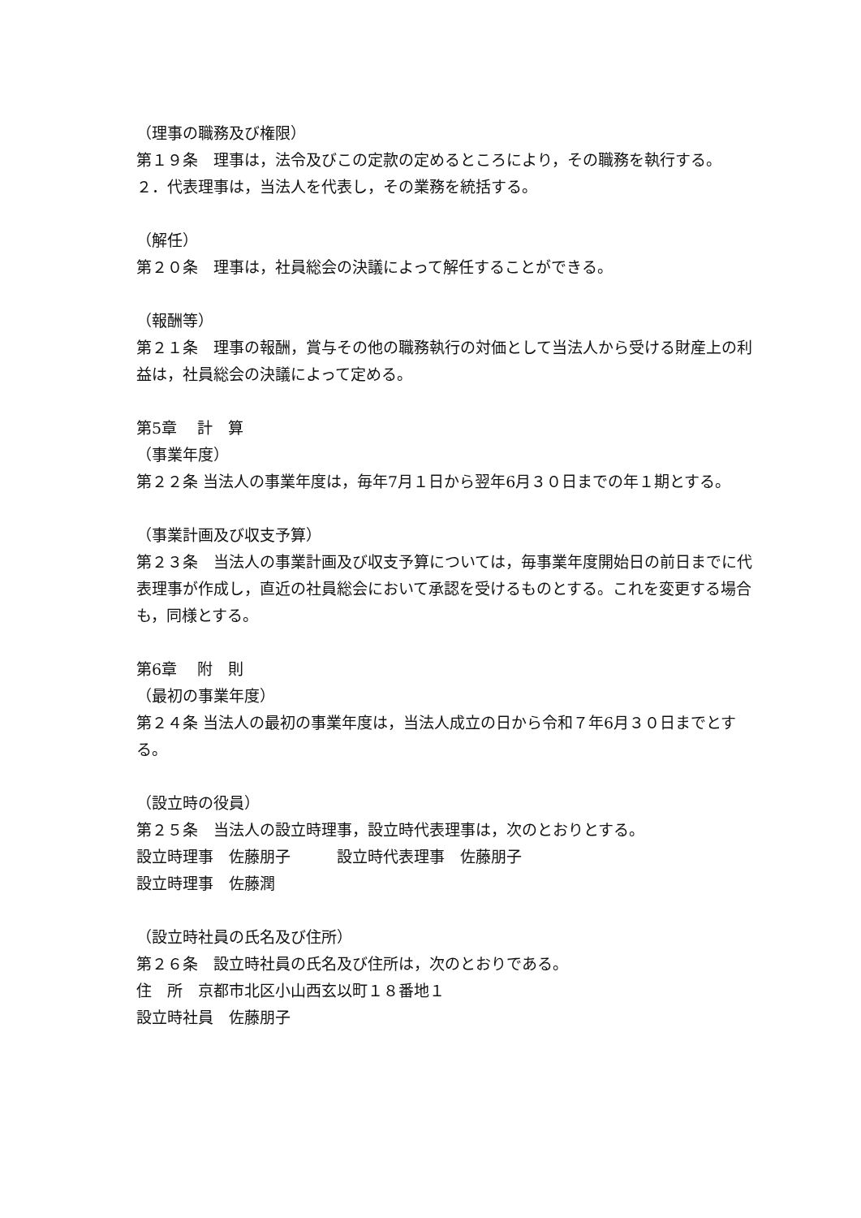（理事の職務及び権限）
第１９条　理事は，法令及びこの定款の定めるところにより，その職務を執行する。
２．代表理事は，当法人を代表し，その業務を統括する。
（解任）
第２０条　理事は，社員総会の決議によって解任することができる。
（報酬等）
第２１条　理事の報酬，賞与その他の職務執行の対価として当法人から受ける財産上の利益は，社員総会の決議によって定める。
第5章　 計　算
（事業年度）
第２２条 当法人の事業年度は，毎年7月１日から翌年6月３０日までの年１期とする。
（事業計画及び収支予算）
第２３条　当法人の事業計画及び収支予算については，毎事業年度開始日の前日までに代表理事が作成し，直近の社員総会において承認を受けるものとする。これを変更する場合も，同様とする。
第6章　 附　則
（最初の事業年度）
第２４条 当法人の最初の事業年度は，当法人成立の日から令和７年6月３０日までとする。
（設立時の役員）
第２５条　当法人の設立時理事，設立時代表理事は，次のとおりとする。
設立時理事　佐藤朋子　　　設立時代表理事　佐藤朋子
設立時理事　佐藤潤
（設立時社員の氏名及び住所）
第２６条　設立時社員の氏名及び住所は，次のとおりである。
住　所　京都市北区小山西玄以町１８番地１
設立時社員　佐藤朋子